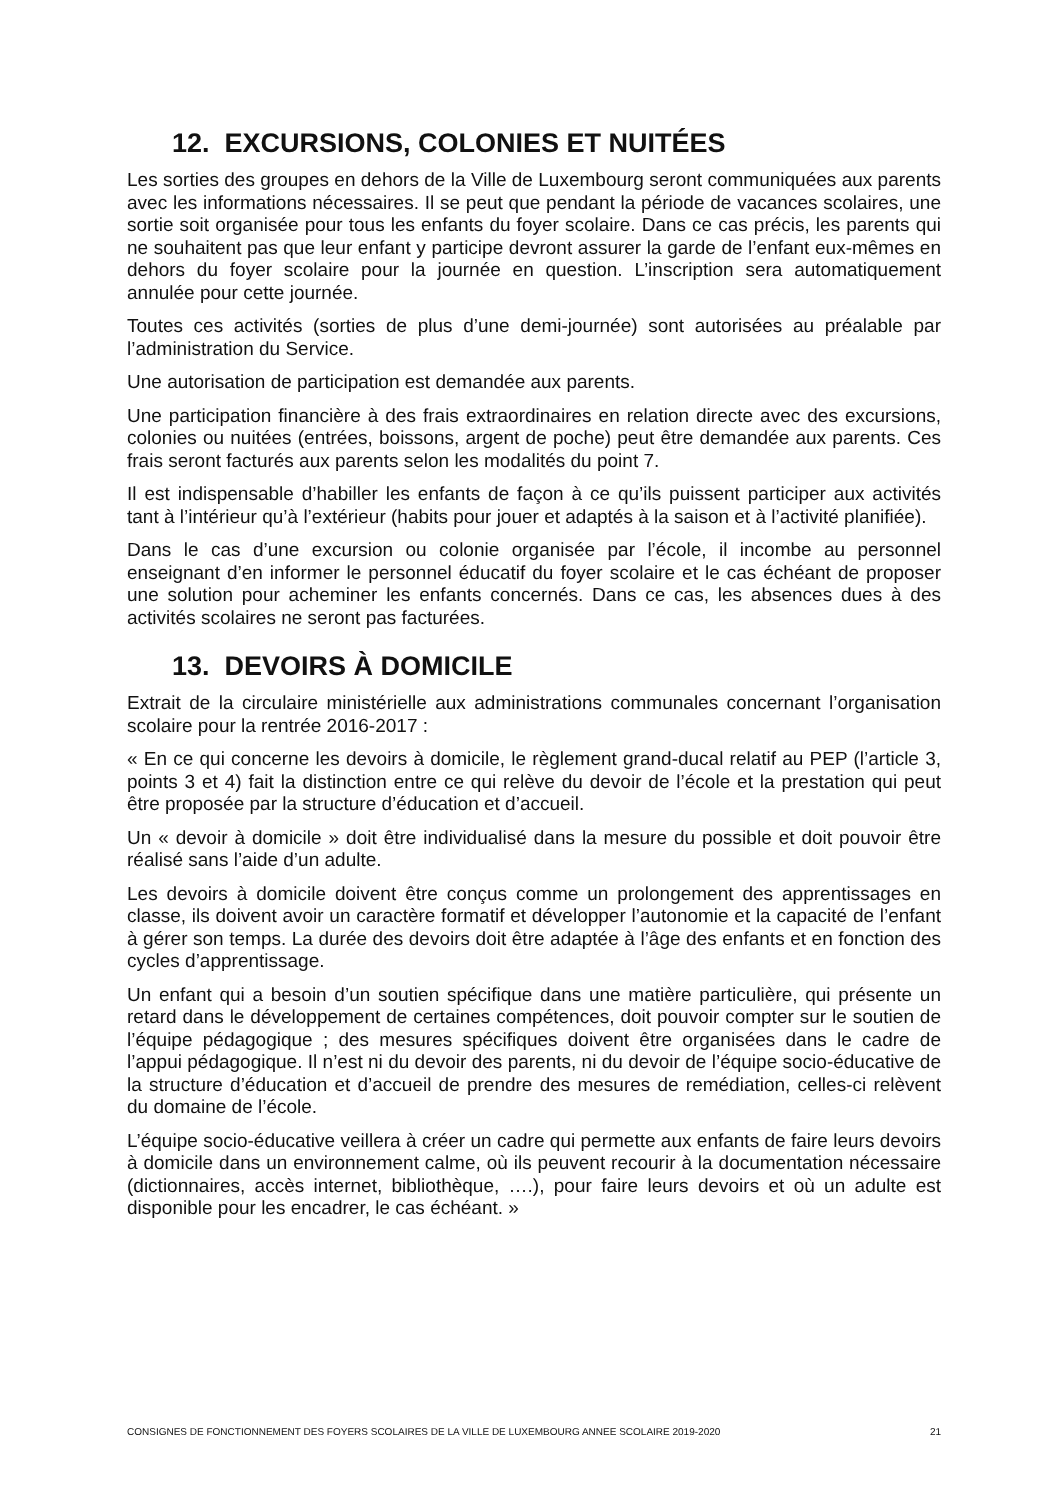12. EXCURSIONS, COLONIES ET NUITÉES
Les sorties des groupes en dehors de la Ville de Luxembourg seront communiquées aux parents avec les informations nécessaires. Il se peut que pendant la période de vacances scolaires, une sortie soit organisée pour tous les enfants du foyer scolaire. Dans ce cas précis, les parents qui ne souhaitent pas que leur enfant y participe devront assurer la garde de l’enfant eux-mêmes en dehors du foyer scolaire pour la journée en question. L’inscription sera automatiquement annulée pour cette journée.
Toutes ces activités (sorties de plus d’une demi-journée) sont autorisées au préalable par l’administration du Service.
Une autorisation de participation est demandée aux parents.
Une participation financière à des frais extraordinaires en relation directe avec des excursions, colonies ou nuitées (entrées, boissons, argent de poche) peut être demandée aux parents. Ces frais seront facturés aux parents selon les modalités du point 7.
Il est indispensable d’habiller les enfants de façon à ce qu’ils puissent participer aux activités tant à l’intérieur qu’à l’extérieur (habits pour jouer et adaptés à la saison et à l’activité planifiée).
Dans le cas d’une excursion ou colonie organisée par l’école, il incombe au personnel enseignant d’en informer le personnel éducatif du foyer scolaire et le cas échéant de proposer une solution pour acheminer les enfants concernés. Dans ce cas, les absences dues à des activités scolaires ne seront pas facturées.
13. DEVOIRS À DOMICILE
Extrait de la circulaire ministérielle aux administrations communales concernant l’organisation scolaire pour la rentrée 2016-2017 :
« En ce qui concerne les devoirs à domicile, le règlement grand-ducal relatif au PEP (l’article 3, points 3 et 4) fait la distinction entre ce qui relève du devoir de l’école et la prestation qui peut être proposée par la structure d’éducation et d’accueil.
Un « devoir à domicile » doit être individualisé dans la mesure du possible et doit pouvoir être réalisé sans l’aide d’un adulte.
Les devoirs à domicile doivent être conçus comme un prolongement des apprentissages en classe, ils doivent avoir un caractère formatif et développer l’autonomie et la capacité de l’enfant à gérer son temps. La durée des devoirs doit être adaptée à l’âge des enfants et en fonction des cycles d’apprentissage.
Un enfant qui a besoin d’un soutien spécifique dans une matière particulière, qui présente un retard dans le développement de certaines compétences, doit pouvoir compter sur le soutien de l’équipe pédagogique ; des mesures spécifiques doivent être organisées dans le cadre de l’appui pédagogique. Il n’est ni du devoir des parents, ni du devoir de l’équipe socio-éducative de la structure d’éducation et d’accueil de prendre des mesures de remédiation, celles-ci relèvent du domaine de l’école.
L’équipe socio-éducative veillera à créer un cadre qui permette aux enfants de faire leurs devoirs à domicile dans un environnement calme, où ils peuvent recourir à la documentation nécessaire (dictionnaires, accès internet, bibliothèque, ….), pour faire leurs devoirs et où un adulte est disponible pour les encadrer, le cas échéant. »
CONSIGNES DE FONCTIONNEMENT DES FOYERS SCOLAIRES DE LA VILLE DE LUXEMBOURG ANNEE SCOLAIRE 2019-2020 21